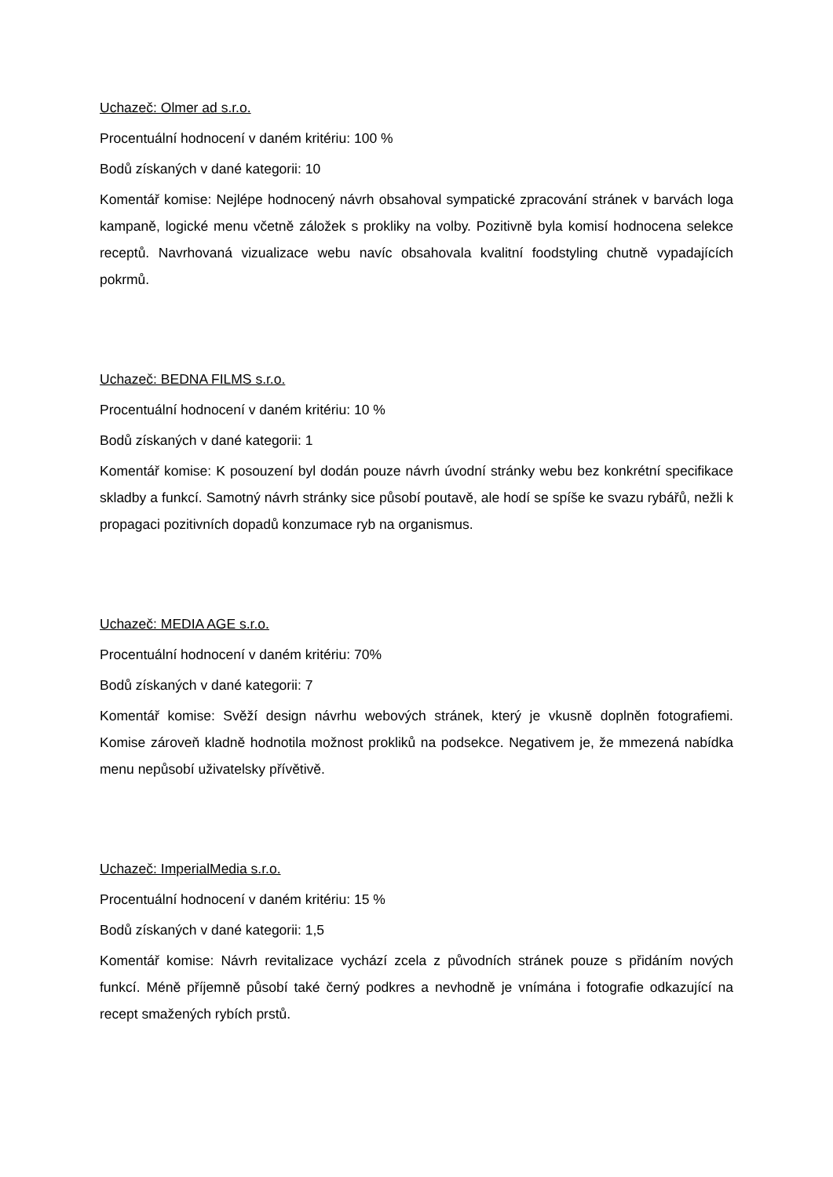Uchazeč: Olmer ad s.r.o.
Procentuální hodnocení v daném kritériu: 100 %
Bodů získaných v dané kategorii: 10
Komentář komise: Nejlépe hodnocený návrh obsahoval sympatické zpracování stránek v barvách loga kampaně, logické menu včetně záložek s prokliky na volby. Pozitivně byla komisí hodnocena selekce receptů. Navrhovaná vizualizace webu navíc obsahovala kvalitní foodstyling chutně vypadajících pokrmů.
Uchazeč: BEDNA FILMS s.r.o.
Procentuální hodnocení v daném kritériu: 10 %
Bodů získaných v dané kategorii: 1
Komentář komise: K posouzení byl dodán pouze návrh úvodní stránky webu bez konkrétní specifikace skladby a funkcí. Samotný návrh stránky sice působí poutavě, ale hodí se spíše ke svazu rybářů, nežli k propagaci pozitivních dopadů konzumace ryb na organismus.
Uchazeč: MEDIA AGE s.r.o.
Procentuální hodnocení v daném kritériu: 70%
Bodů získaných v dané kategorii: 7
Komentář komise: Svěží design návrhu webových stránek, který je vkusně doplněn fotografiemi. Komise zároveň kladně hodnotila možnost prokliků na podsekce. Negativem je, že mmezená nabídka menu nepůsobí uživatelsky přívětivě.
Uchazeč: ImperialMedia s.r.o.
Procentuální hodnocení v daném kritériu: 15 %
Bodů získaných v dané kategorii: 1,5
Komentář komise: Návrh revitalizace vychází zcela z původních stránek pouze s přidáním nových funkcí. Méně příjemně působí také černý podkres a nevhodně je vnímána i fotografie odkazující na recept smažených rybích prstů.